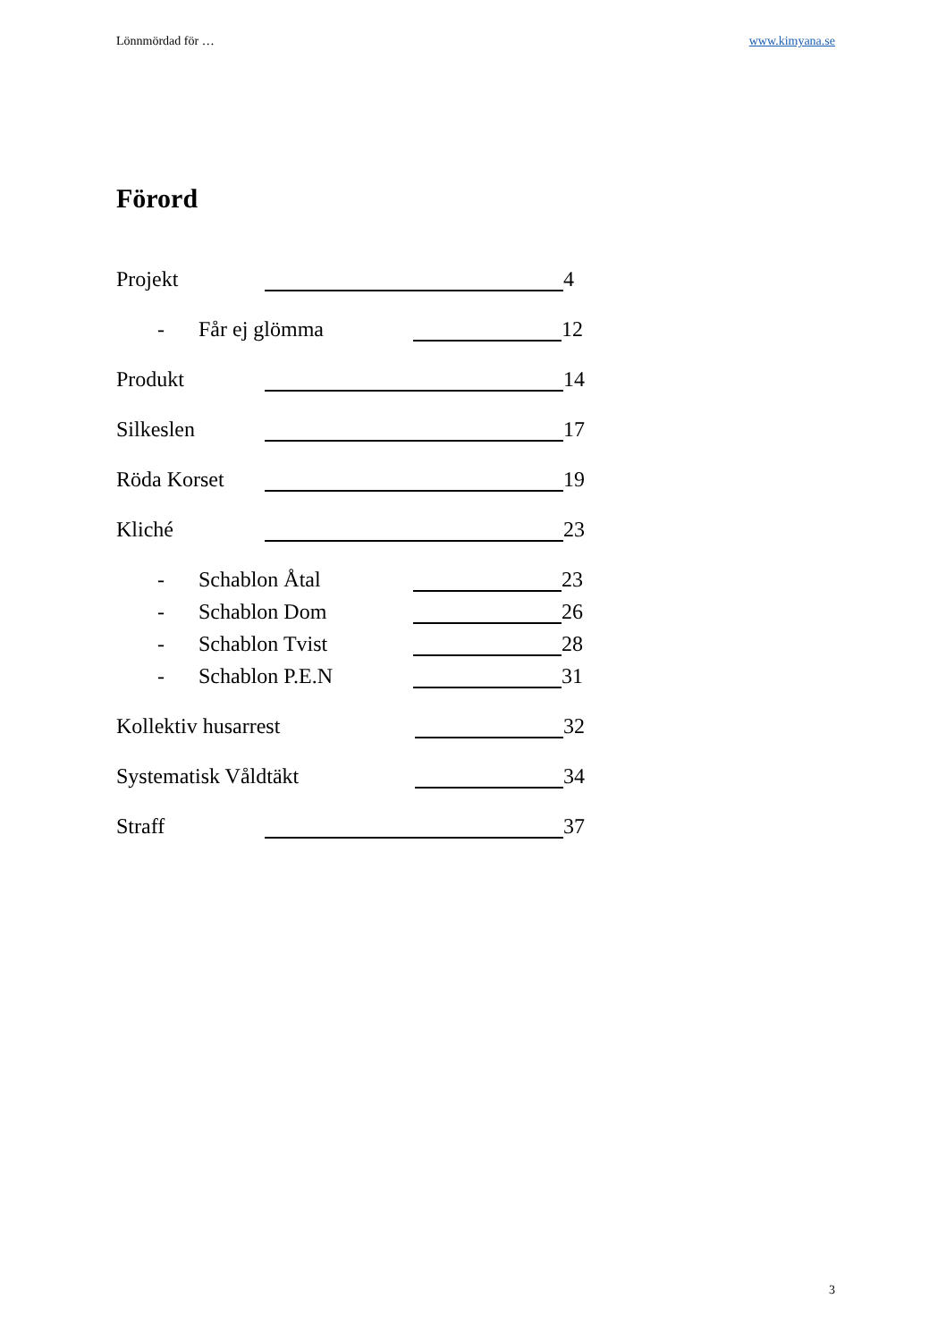Lönnmördad för … www.kimyana.se
Förord
Projekt 4
- Får ej glömma 12
Produkt 14
Silkeslen 17
Röda Korset 19
Kliché 23
- Schablon Åtal 23
- Schablon Dom 26
- Schablon Tvist 28
- Schablon P.E.N 31
Kollektiv husarrest 32
Systematisk Våldtäkt 34
Straff 37
3